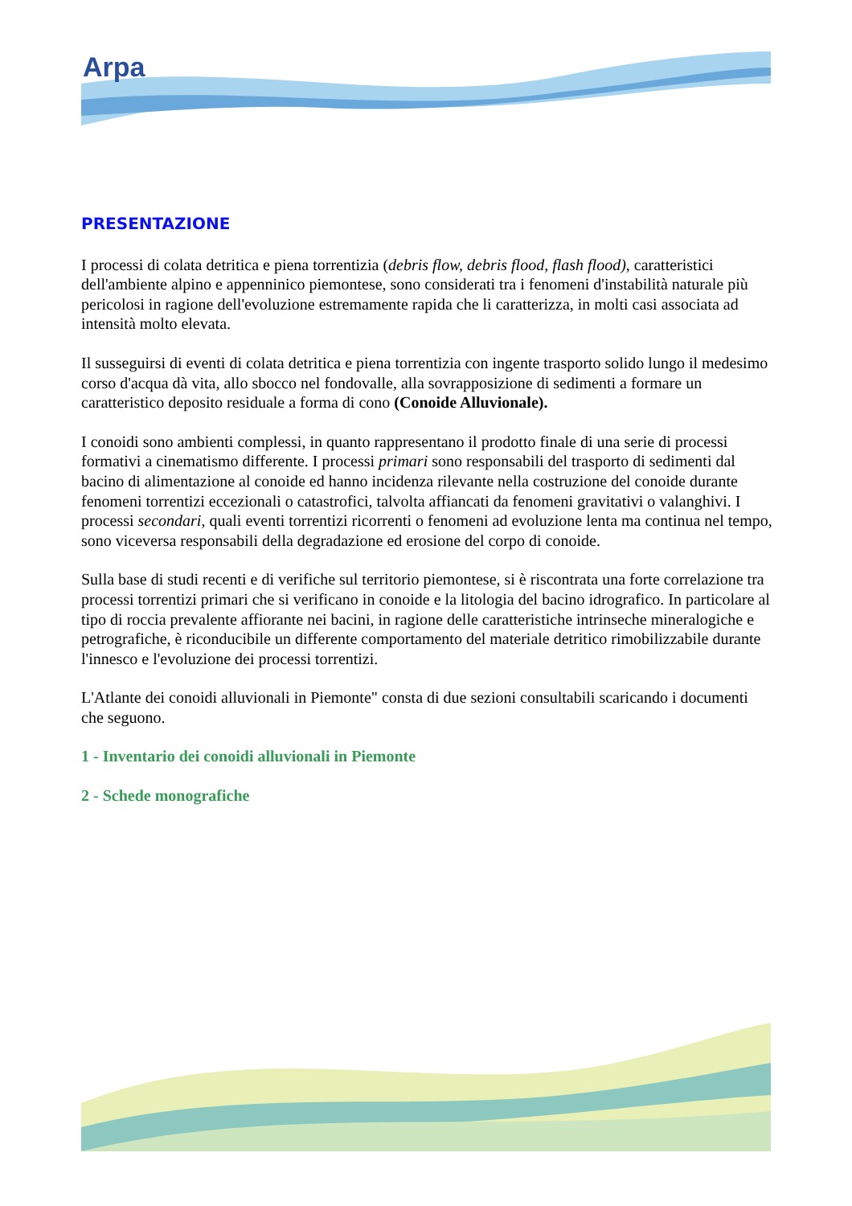Arpa
PRESENTAZIONE
I processi di colata detritica e piena torrentizia (debris flow, debris flood, flash flood), caratteristici dell'ambiente alpino e appenninico piemontese, sono considerati tra i fenomeni d'instabilità naturale più pericolosi in ragione dell'evoluzione estremamente rapida che li caratterizza, in molti casi associata ad intensità molto elevata.
Il susseguirsi di eventi di colata detritica e piena torrentizia con ingente trasporto solido lungo il medesimo corso d'acqua dà vita, allo sbocco nel fondovalle, alla sovrapposizione di sedimenti a formare un caratteristico deposito residuale a forma di cono (Conoide Alluvionale).
I conoidi sono ambienti complessi, in quanto rappresentano il prodotto finale di una serie di processi formativi a cinematismo differente. I processi primari sono responsabili del trasporto di sedimenti dal bacino di alimentazione al conoide ed hanno incidenza rilevante nella costruzione del conoide durante fenomeni torrentizi eccezionali o catastrofici, talvolta affiancati da fenomeni gravitativi o valanghivi. I processi secondari, quali eventi torrentizi ricorrenti o fenomeni ad evoluzione lenta ma continua nel tempo, sono viceversa responsabili della degradazione ed erosione del corpo di conoide.
Sulla base di studi recenti e di verifiche sul territorio piemontese, si è riscontrata una forte correlazione tra processi torrentizi primari che si verificano in conoide e la litologia del bacino idrografico. In particolare al tipo di roccia prevalente affiorante nei bacini, in ragione delle caratteristiche intrinseche mineralogiche e petrografiche, è riconducibile un differente comportamento del materiale detritico rimobilizzabile durante l'innesco e l'evoluzione dei processi torrentizi.
L'Atlante dei conoidi alluvionali in Piemonte" consta di due sezioni consultabili scaricando i documenti che seguono.
1 - Inventario dei conoidi alluvionali in Piemonte
2 - Schede monografiche